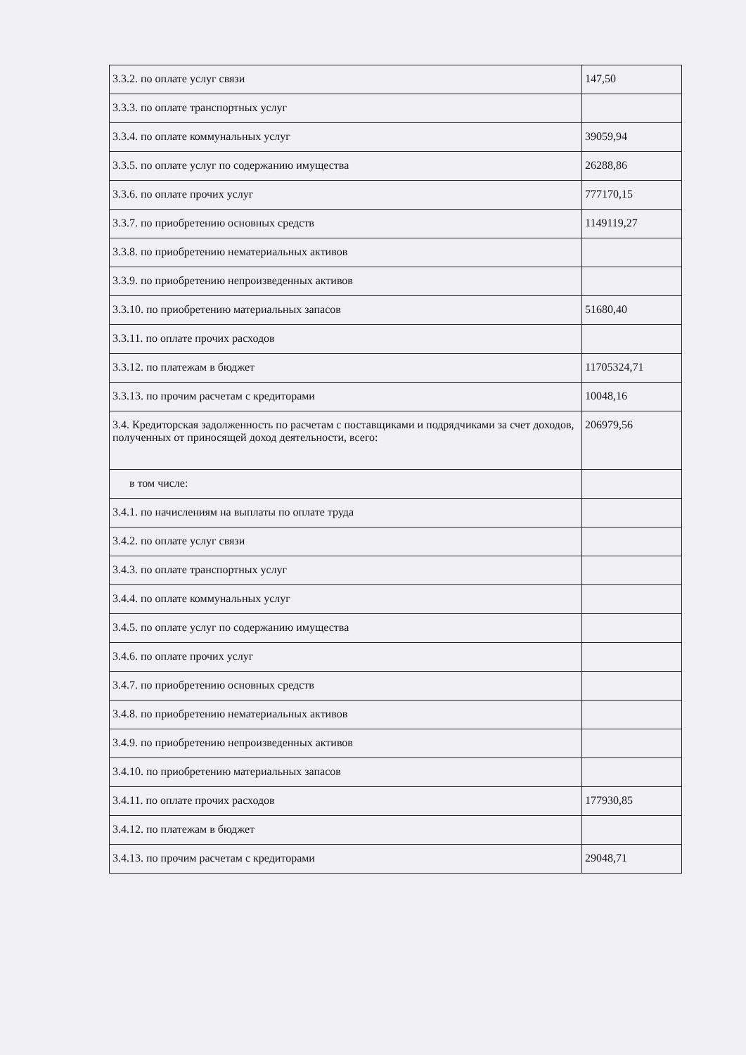| 3.3.2. по оплате услуг связи | 147,50 |
| 3.3.3. по оплате транспортных услуг | |
| 3.3.4. по оплате коммунальных услуг | 39059,94 |
| 3.3.5. по оплате услуг по содержанию имущества | 26288,86 |
| 3.3.6. по оплате прочих услуг | 777170,15 |
| 3.3.7. по приобретению основных средств | 1149119,27 |
| 3.3.8. по приобретению нематериальных активов | |
| 3.3.9. по приобретению непроизведенных активов | |
| 3.3.10. по приобретению материальных запасов | 51680,40 |
| 3.3.11. по оплате прочих расходов | |
| 3.3.12. по платежам в бюджет | 11705324,71 |
| 3.3.13. по прочим расчетам с кредиторами | 10048,16 |
| 3.4. Кредиторская задолженность по расчетам с поставщиками и подрядчиками за счет доходов, полученных от приносящей доход деятельности, всего: | 206979,56 |
| в том числе: | |
| 3.4.1. по начислениям на выплаты по оплате труда | |
| 3.4.2. по оплате услуг связи | |
| 3.4.3. по оплате транспортных услуг | |
| 3.4.4. по оплате коммунальных услуг | |
| 3.4.5. по оплате услуг по содержанию имущества | |
| 3.4.6. по оплате прочих услуг | |
| 3.4.7. по приобретению основных средств | |
| 3.4.8. по приобретению нематериальных активов | |
| 3.4.9. по приобретению непроизведенных активов | |
| 3.4.10. по приобретению материальных запасов | |
| 3.4.11. по оплате прочих расходов | 177930,85 |
| 3.4.12. по платежам в бюджет | |
| 3.4.13. по прочим расчетам с кредиторами | 29048,71 |